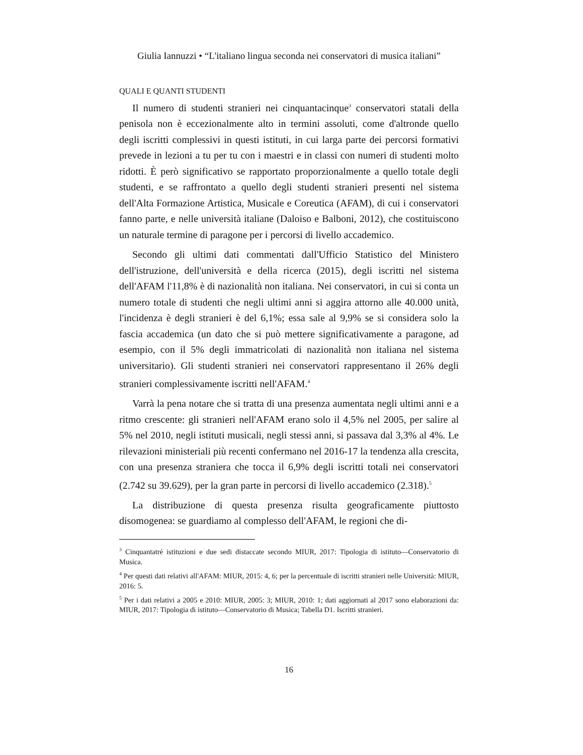Giulia Iannuzzi • “L'italiano lingua seconda nei conservatori di musica italiani”
QUALI E QUANTI STUDENTI
Il numero di studenti stranieri nei cinquantacinque<sup>3</sup> conservatori statali della penisola non è eccezionalmente alto in termini assoluti, come d'altronde quello degli iscritti complessivi in questi istituti, in cui larga parte dei percorsi formativi prevede in lezioni a tu per tu con i maestri e in classi con numeri di studenti molto ridotti. È però significativo se rapportato proporzionalmente a quello totale degli studenti, e se raffrontato a quello degli studenti stranieri presenti nel sistema dell'Alta Formazione Artistica, Musicale e Coreutica (AFAM), di cui i conservatori fanno parte, e nelle università italiane (Daloiso e Balboni, 2012), che costituiscono un naturale termine di paragone per i percorsi di livello accademico.
Secondo gli ultimi dati commentati dall'Ufficio Statistico del Ministero dell'istruzione, dell'università e della ricerca (2015), degli iscritti nel sistema dell'AFAM l'11,8% è di nazionalità non italiana. Nei conservatori, in cui si conta un numero totale di studenti che negli ultimi anni si aggira attorno alle 40.000 unità, l'incidenza è degli stranieri è del 6,1%; essa sale al 9,9% se si considera solo la fascia accademica (un dato che si può mettere significativamente a paragone, ad esempio, con il 5% degli immatricolati di nazionalità non italiana nel sistema universitario). Gli studenti stranieri nei conservatori rappresentano il 26% degli stranieri complessivamente iscritti nell'AFAM.<sup>4</sup>
Varrà la pena notare che si tratta di una presenza aumentata negli ultimi anni e a ritmo crescente: gli stranieri nell'AFAM erano solo il 4,5% nel 2005, per salire al 5% nel 2010, negli istituti musicali, negli stessi anni, si passava dal 3,3% al 4%. Le rilevazioni ministeriali più recenti confermano nel 2016-17 la tendenza alla crescita, con una presenza straniera che tocca il 6,9% degli iscritti totali nei conservatori (2.742 su 39.629), per la gran parte in percorsi di livello accademico (2.318).<sup>5</sup>
La distribuzione di questa presenza risulta geograficamente piuttosto disomogenea: se guardiamo al complesso dell'AFAM, le regioni che di-
<sup>3</sup> Cinquantatré istituzioni e due sedi distaccate secondo MIUR, 2017: Tipologia di istituto—Conservatorio di Musica.
<sup>4</sup> Per questi dati relativi all'AFAM: MIUR, 2015: 4, 6; per la percentuale di iscritti stranieri nelle Università: MIUR, 2016: 5.
<sup>5</sup> Per i dati relativi a 2005 e 2010: MIUR, 2005: 3; MIUR, 2010: 1; dati aggiornati al 2017 sono elaborazioni da: MIUR, 2017: Tipologia di istituto—Conservatorio di Musica; Tabella D1. Iscritti stranieri.
16